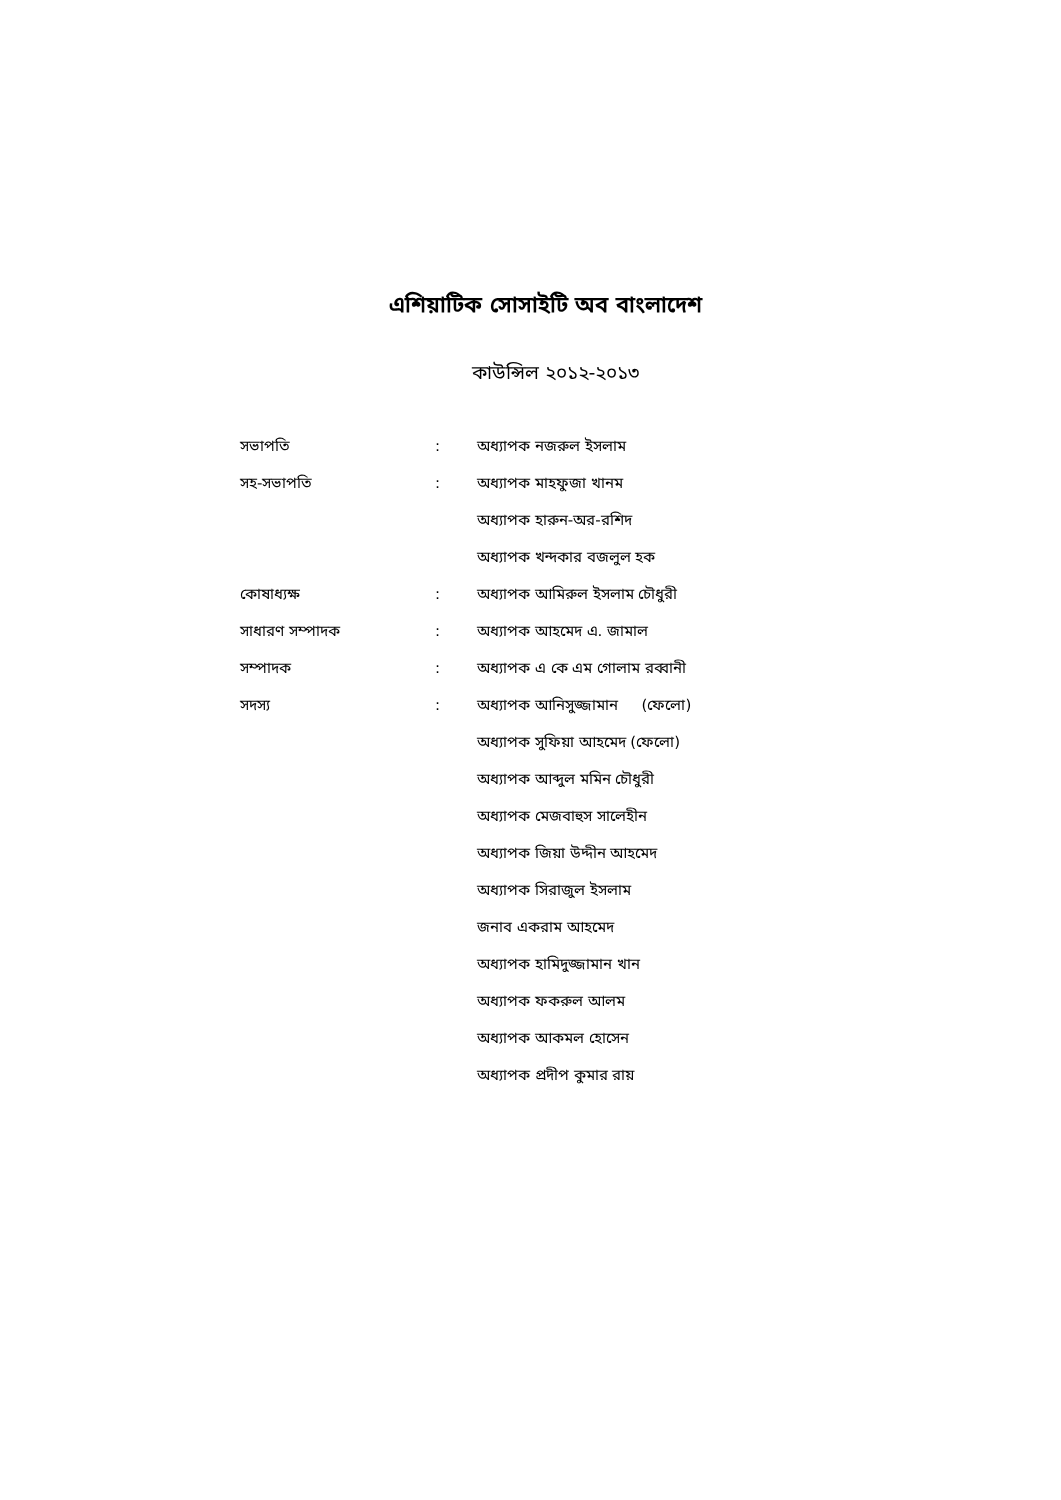এশিয়াটিক সোসাইটি অব বাংলাদেশ
কাউন্সিল ২০১২-২০১৩
| সভাপতি | : | অধ্যাপক নজরুল ইসলাম |
| সহ-সভাপতি | : | অধ্যাপক মাহফুজা খানম |
| | | অধ্যাপক হারুন-অর-রশিদ |
| | | অধ্যাপক খন্দকার বজলুল হক |
| কোষাধ্যক্ষ | : | অধ্যাপক আমিরুল ইসলাম চৌধুরী |
| সাধারণ সম্পাদক | : | অধ্যাপক আহমেদ এ. জামাল |
| সম্পাদক | : | অধ্যাপক এ কে এম গোলাম রব্বানী |
| সদস্য | : | অধ্যাপক আনিসুজ্জামান (ফেলো) |
| | | অধ্যাপক সুফিয়া আহমেদ (ফেলো) |
| | | অধ্যাপক আব্দুল মমিন চৌধুরী |
| | | অধ্যাপক মেজবাহুস সালেহীন |
| | | অধ্যাপক জিয়া উদ্দীন আহমেদ |
| | | অধ্যাপক সিরাজুল ইসলাম |
| | | জনাব একরাম আহমেদ |
| | | অধ্যাপক হামিদুজ্জামান খান |
| | | অধ্যাপক ফকরুল আলম |
| | | অধ্যাপক আকমল হোসেন |
| | | অধ্যাপক প্রদীপ কুমার রায় |